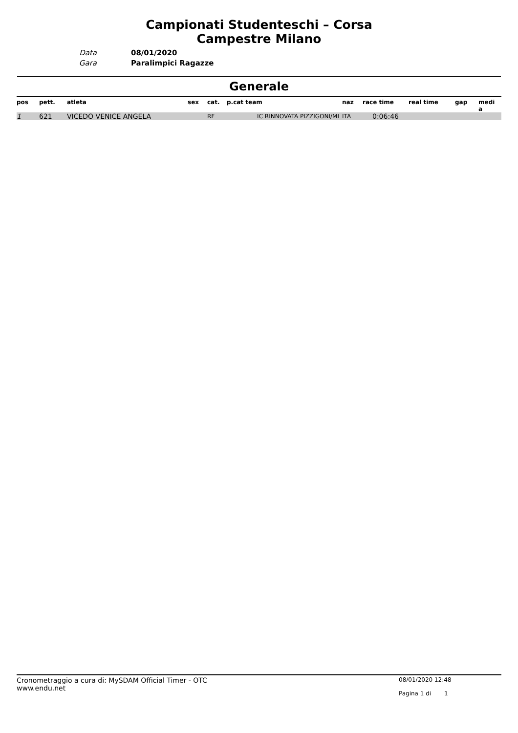Campionati Studenteschi – Corsa
Campestre Milano
Data
Gara
08/01/2020
Paralimpici Ragazze
Generale
| pos | pett. | atleta | sex | cat. | p.cat team | naz | race time | real time | gap | medi a |
| --- | --- | --- | --- | --- | --- | --- | --- | --- | --- | --- |
| 1 | 621 | VICEDO VENICE ANGELA | | RF | IC RINNOVATA PIZZIGONI/MI | ITA | 0:06:46 | | | |
Cronometraggio a cura di: MySDAM Official Timer - OTC
www.endu.net
08/01/2020 12:48
Pagina 1 di 1